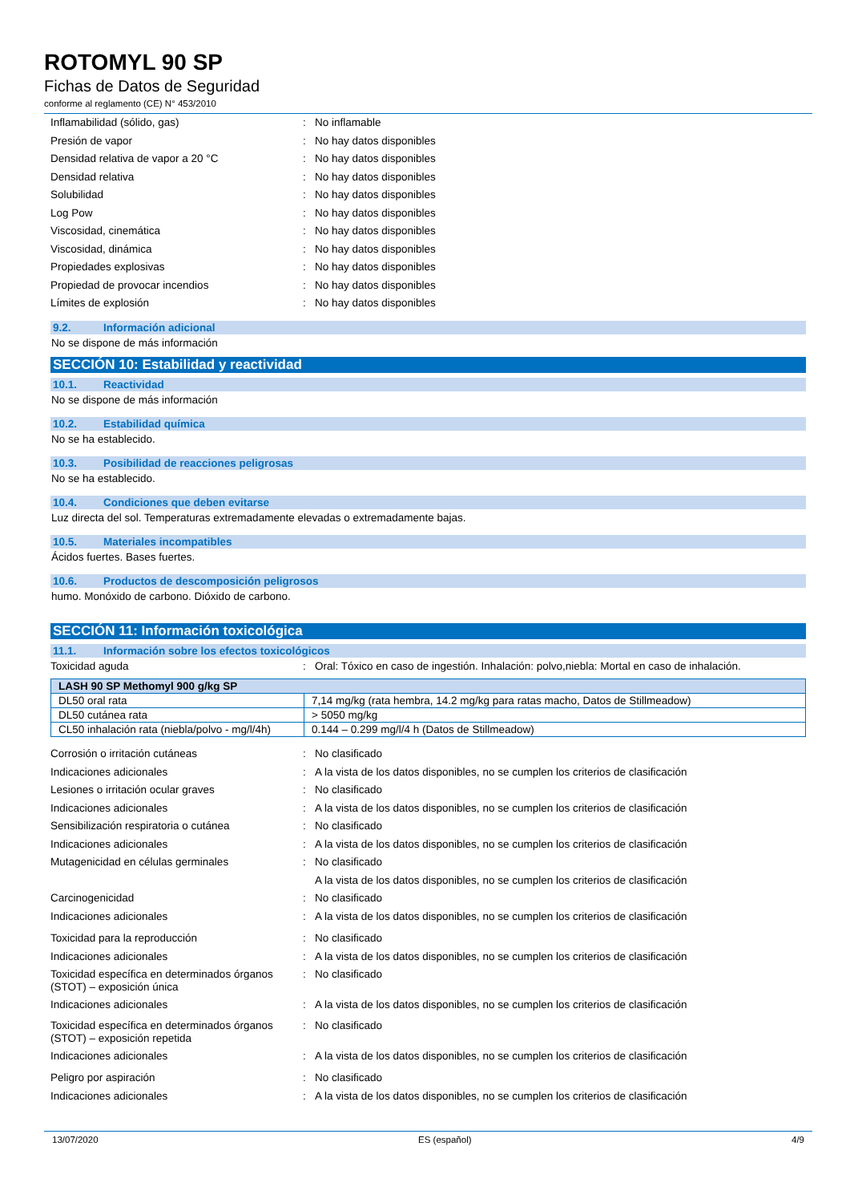ROTOMYL 90 SP
Fichas de Datos de Seguridad
conforme al reglamento (CE) N° 453/2010
Inflamabilidad (sólido, gas) : No inflamable
Presión de vapor : No hay datos disponibles
Densidad relativa de vapor a 20 °C : No hay datos disponibles
Densidad relativa : No hay datos disponibles
Solubilidad : No hay datos disponibles
Log Pow : No hay datos disponibles
Viscosidad, cinemática : No hay datos disponibles
Viscosidad, dinámica : No hay datos disponibles
Propiedades explosivas : No hay datos disponibles
Propiedad de provocar incendios : No hay datos disponibles
Límites de explosión : No hay datos disponibles
9.2. Información adicional
No se dispone de más información
SECCIÓN 10: Estabilidad y reactividad
10.1. Reactividad
No se dispone de más información
10.2. Estabilidad química
No se ha establecido.
10.3. Posibilidad de reacciones peligrosas
No se ha establecido.
10.4. Condiciones que deben evitarse
Luz directa del sol. Temperaturas extremadamente elevadas o extremadamente bajas.
10.5. Materiales incompatibles
Ácidos fuertes. Bases fuertes.
10.6. Productos de descomposición peligrosos
humo. Monóxido de carbono. Dióxido de carbono.
SECCIÓN 11: Información toxicológica
11.1. Información sobre los efectos toxicológicos
Toxicidad aguda : Oral: Tóxico en caso de ingestión. Inhalación: polvo,niebla: Mortal en caso de inhalación.
| LASH 90 SP Methomyl 900 g/kg SP | |
| --- | --- |
| DL50 oral rata | 7,14 mg/kg (rata hembra, 14.2 mg/kg para ratas macho, Datos de Stillmeadow) |
| DL50 cutánea rata | > 5050 mg/kg |
| CL50 inhalación rata (niebla/polvo - mg/l/4h) | 0.144 – 0.299 mg/l/4 h (Datos de Stillmeadow) |
Corrosión o irritación cutáneas : No clasificado
Indicaciones adicionales : A la vista de los datos disponibles, no se cumplen los criterios de clasificación
Lesiones o irritación ocular graves : No clasificado
Indicaciones adicionales : A la vista de los datos disponibles, no se cumplen los criterios de clasificación
Sensibilización respiratoria o cutánea : No clasificado
Indicaciones adicionales : A la vista de los datos disponibles, no se cumplen los criterios de clasificación
Mutagenicidad en células germinales : No clasificado
A la vista de los datos disponibles, no se cumplen los criterios de clasificación
Carcinogenicidad : No clasificado
Indicaciones adicionales : A la vista de los datos disponibles, no se cumplen los criterios de clasificación
Toxicidad para la reproducción : No clasificado
Indicaciones adicionales : A la vista de los datos disponibles, no se cumplen los criterios de clasificación
Toxicidad específica en determinados órganos (STOT) – exposición única
: No clasificado
Indicaciones adicionales : A la vista de los datos disponibles, no se cumplen los criterios de clasificación
Toxicidad específica en determinados órganos (STOT) – exposición repetida
: No clasificado
Indicaciones adicionales : A la vista de los datos disponibles, no se cumplen los criterios de clasificación
Peligro por aspiración : No clasificado
Indicaciones adicionales : A la vista de los datos disponibles, no se cumplen los criterios de clasificación
13/07/2020 ES (español) 4/9